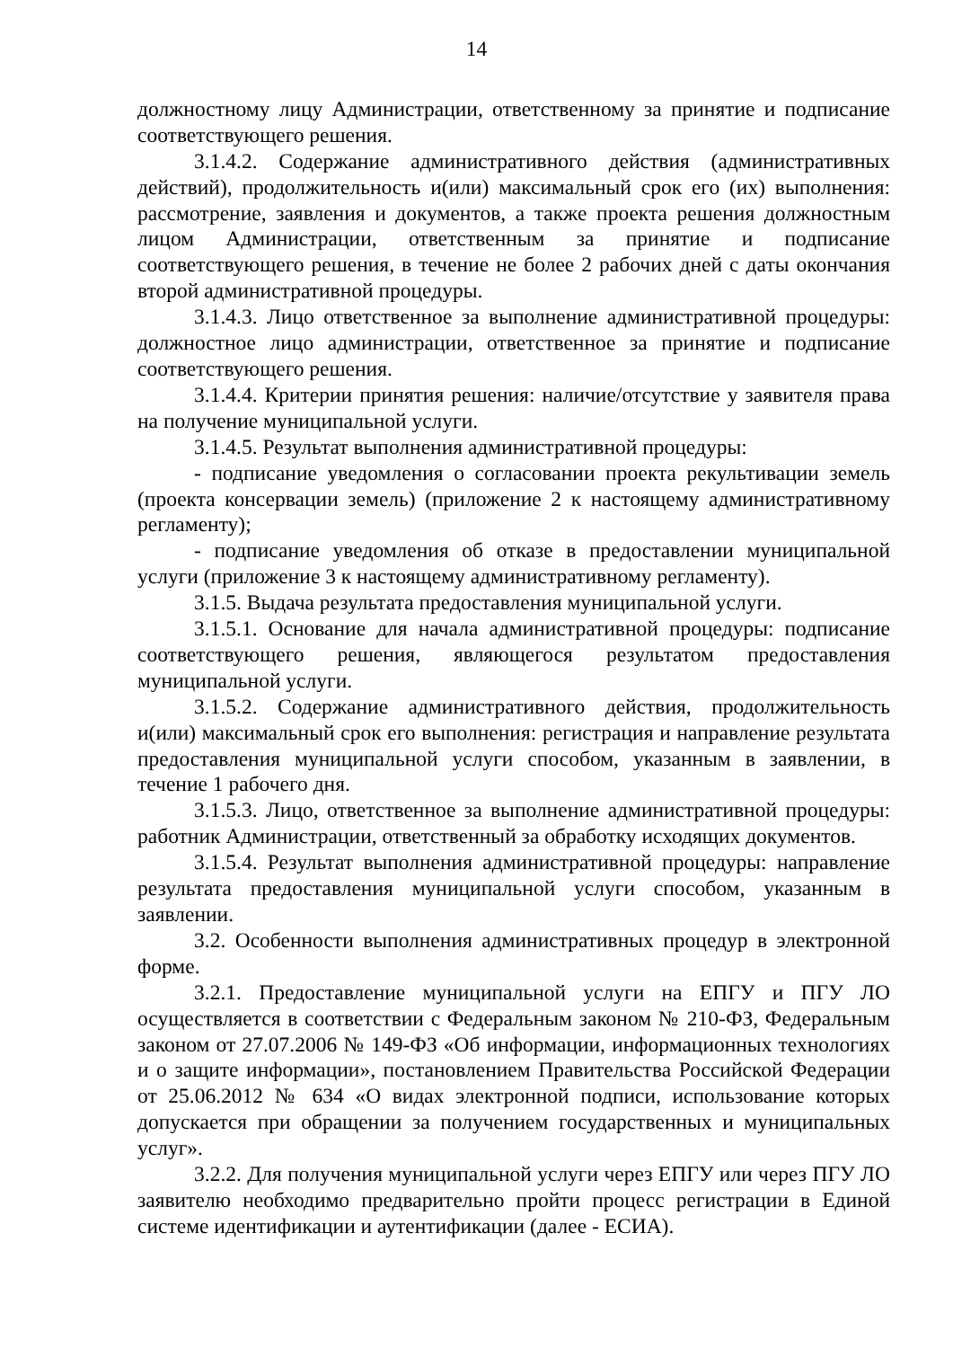14
должностному лицу Администрации, ответственному за принятие и подписание соответствующего решения.
3.1.4.2. Содержание административного действия (административных действий), продолжительность и(или) максимальный срок его (их) выполнения: рассмотрение, заявления и документов, а также проекта решения должностным лицом Администрации, ответственным за принятие и подписание соответствующего решения, в течение не более 2 рабочих дней с даты окончания второй административной процедуры.
3.1.4.3. Лицо ответственное за выполнение административной процедуры: должностное лицо администрации, ответственное за принятие и подписание соответствующего решения.
3.1.4.4. Критерии принятия решения: наличие/отсутствие у заявителя права на получение муниципальной услуги.
3.1.4.5. Результат выполнения административной процедуры:
- подписание уведомления о согласовании проекта рекультивации земель (проекта консервации земель) (приложение 2 к настоящему административному регламенту);
- подписание уведомления об отказе в предоставлении муниципальной услуги (приложение 3 к настоящему административному регламенту).
3.1.5. Выдача результата предоставления муниципальной услуги.
3.1.5.1. Основание для начала административной процедуры: подписание соответствующего решения, являющегося результатом предоставления муниципальной услуги.
3.1.5.2. Содержание административного действия, продолжительность и(или) максимальный срок его выполнения: регистрация и направление результата предоставления муниципальной услуги способом, указанным в заявлении, в течение 1 рабочего дня.
3.1.5.3. Лицо, ответственное за выполнение административной процедуры: работник Администрации, ответственный за обработку исходящих документов.
3.1.5.4. Результат выполнения административной процедуры: направление результата предоставления муниципальной услуги способом, указанным в заявлении.
3.2. Особенности выполнения административных процедур в электронной форме.
3.2.1. Предоставление муниципальной услуги на ЕПГУ и ПГУ ЛО осуществляется в соответствии с Федеральным законом № 210-ФЗ, Федеральным законом от 27.07.2006 № 149-ФЗ «Об информации, информационных технологиях и о защите информации», постановлением Правительства Российской Федерации от 25.06.2012 № 634 «О видах электронной подписи, использование которых допускается при обращении за получением государственных и муниципальных услуг».
3.2.2. Для получения муниципальной услуги через ЕПГУ или через ПГУ ЛО заявителю необходимо предварительно пройти процесс регистрации в Единой системе идентификации и аутентификации (далее - ЕСИА).